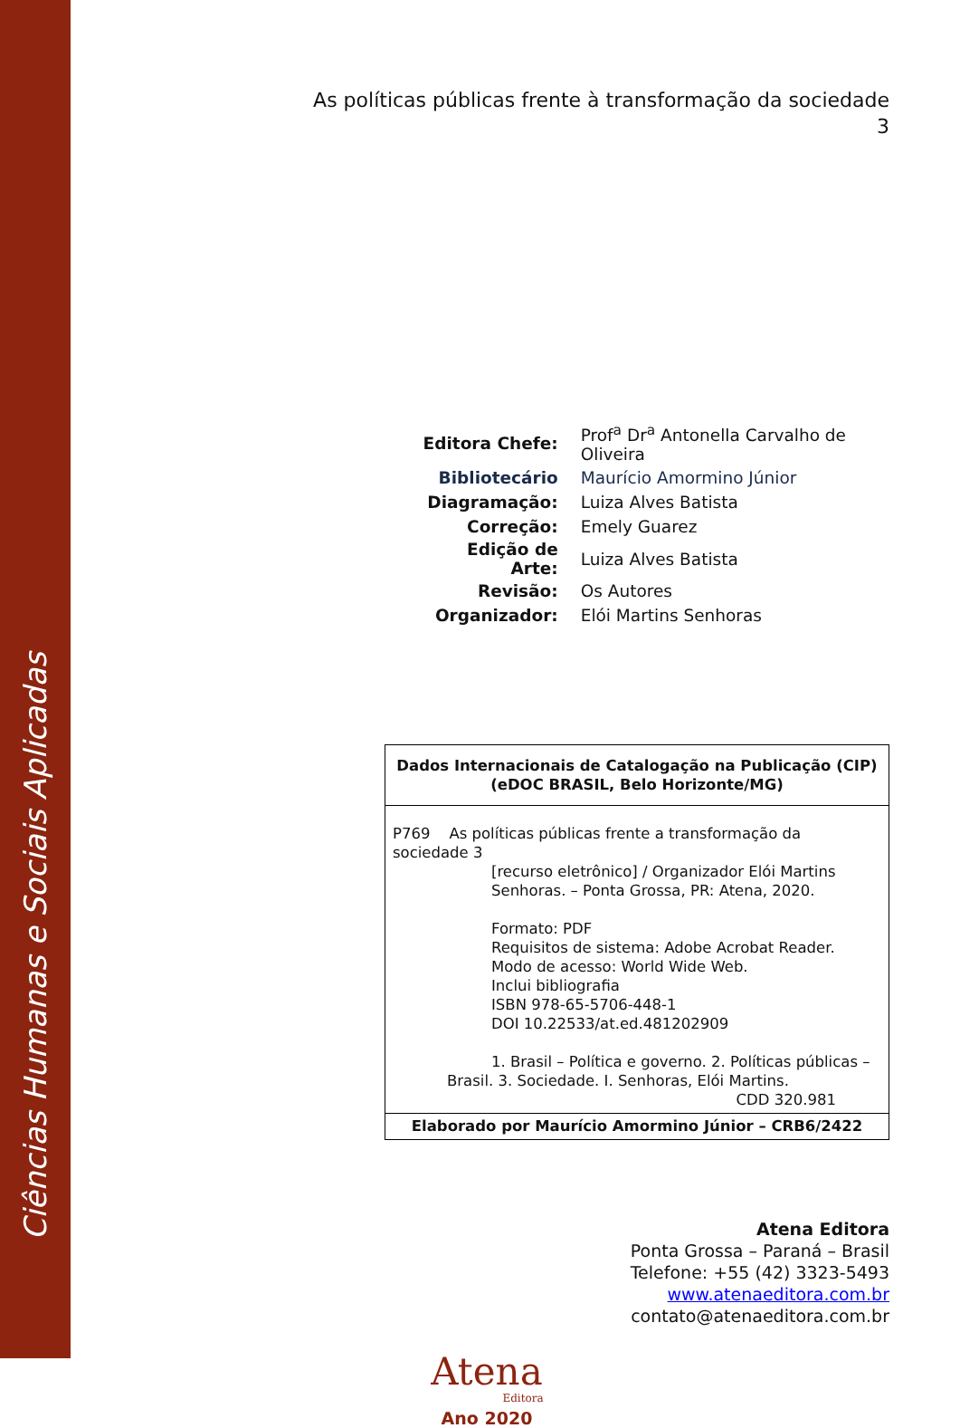Ciências Humanas e Sociais Aplicadas
As políticas públicas frente à transformação da sociedade
3
| Editora Chefe: | Prof<sup>a</sup> Dr<sup>a</sup> Antonella Carvalho de Oliveira |
| Bibliotecário | Maurício Amormino Júnior |
| Diagramação: | Luiza Alves Batista |
| Correção: | Emely Guarez |
| Edição de Arte: | Luiza Alves Batista |
| Revisão: | Os Autores |
| Organizador: | Elói Martins Senhoras |
Dados Internacionais de Catalogação na Publicação (CIP)
(eDOC BRASIL, Belo Horizonte/MG)
P769 As políticas públicas frente a transformação da sociedade 3
[recurso eletrônico] / Organizador Elói Martins
Senhoras. – Ponta Grossa, PR: Atena, 2020.
Formato: PDF
Requisitos de sistema: Adobe Acrobat Reader.
Modo de acesso: World Wide Web.
Inclui bibliografia
ISBN 978-65-5706-448-1
DOI 10.22533/at.ed.481202909
1. Brasil – Política e governo. 2. Políticas públicas –
Brasil. 3. Sociedade. I. Senhoras, Elói Martins.
CDD 320.981
Elaborado por Maurício Amormino Júnior – CRB6/2422
Atena Editora
Ponta Grossa – Paraná – Brasil
Telefone: +55 (42) 3323-5493
www.atenaeditora.com.br
contato@atenaeditora.com.br
Atena
Editora
Ano 2020